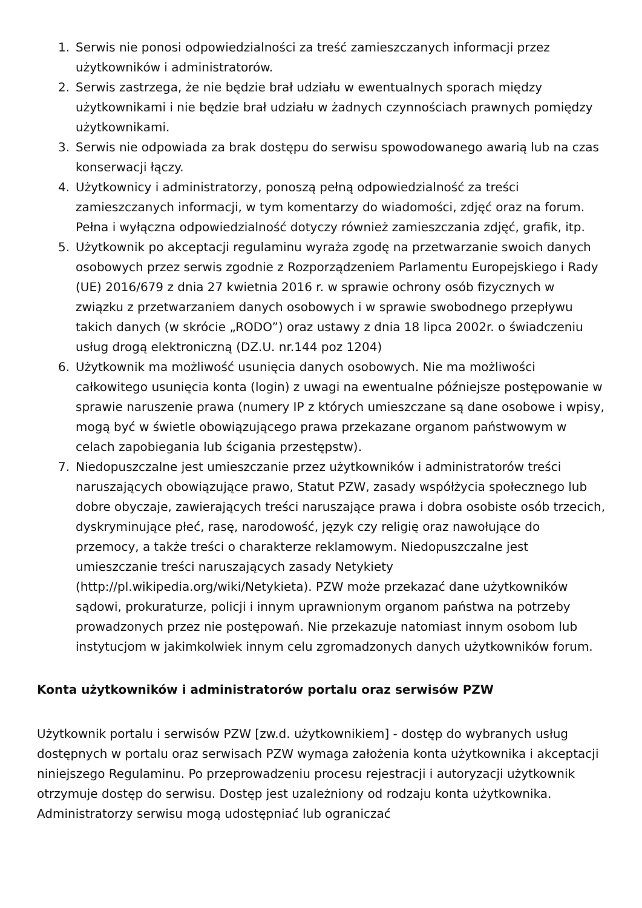1. Serwis nie ponosi odpowiedzialności za treść zamieszczanych informacji przez użytkowników i administratorów.
2. Serwis zastrzega, że nie będzie brał udziału w ewentualnych sporach między użytkownikami i nie będzie brał udziału w żadnych czynnościach prawnych pomiędzy użytkownikami.
3. Serwis nie odpowiada za brak dostępu do serwisu spowodowanego awarią lub na czas konserwacji łączy.
4. Użytkownicy i administratorzy, ponoszą pełną odpowiedzialność za treści zamieszczanych informacji, w tym komentarzy do wiadomości, zdjęć oraz na forum. Pełna i wyłączna odpowiedzialność dotyczy również zamieszczania zdjęć, grafik, itp.
5. Użytkownik po akceptacji regulaminu wyraża zgodę na przetwarzanie swoich danych osobowych przez serwis zgodnie z Rozporządzeniem Parlamentu Europejskiego i Rady (UE) 2016/679 z dnia 27 kwietnia 2016 r. w sprawie ochrony osób fizycznych w związku z przetwarzaniem danych osobowych i w sprawie swobodnego przepływu takich danych (w skrócie „RODO”) oraz ustawy z dnia 18 lipca 2002r. o świadczeniu usług drogą elektroniczną (DZ.U. nr.144 poz 1204)
6. Użytkownik ma możliwość usunięcia danych osobowych. Nie ma możliwości całkowitego usunięcia konta (login) z uwagi na ewentualne późniejsze postępowanie w sprawie naruszenie prawa (numery IP z których umieszczane są dane osobowe i wpisy, mogą być w świetle obowiązującego prawa przekazane organom państwowym w celach zapobiegania lub ścigania przestępstw).
7. Niedopuszczalne jest umieszczanie przez użytkowników i administratorów treści naruszających obowiązujące prawo, Statut PZW, zasady współżycia społecznego lub dobre obyczaje, zawierających treści naruszające prawa i dobra osobiste osób trzecich, dyskryminujące płeć, rasę, narodowość, język czy religię oraz nawołujące do przemocy, a także treści o charakterze reklamowym. Niedopuszczalne jest umieszczanie treści naruszających zasady Netykiety (http://pl.wikipedia.org/wiki/Netykieta). PZW może przekazać dane użytkowników sądowi, prokuraturze, policji i innym uprawnionym organom państwa na potrzeby prowadzonych przez nie postępowań. Nie przekazuje natomiast innym osobom lub instytucjom w jakimkolwiek innym celu zgromadzonych danych użytkowników forum.
Konta użytkowników i administratorów portalu oraz serwisów PZW
Użytkownik portalu i serwisów PZW [zw.d. użytkownikiem] - dostęp do wybranych usług dostępnych w portalu oraz serwisach PZW wymaga założenia konta użytkownika i akceptacji niniejszego Regulaminu. Po przeprowadzeniu procesu rejestracji i autoryzacji użytkownik otrzymuje dostęp do serwisu. Dostęp jest uzależniony od rodzaju konta użytkownika. Administratorzy serwisu mogą udostępniać lub ograniczać